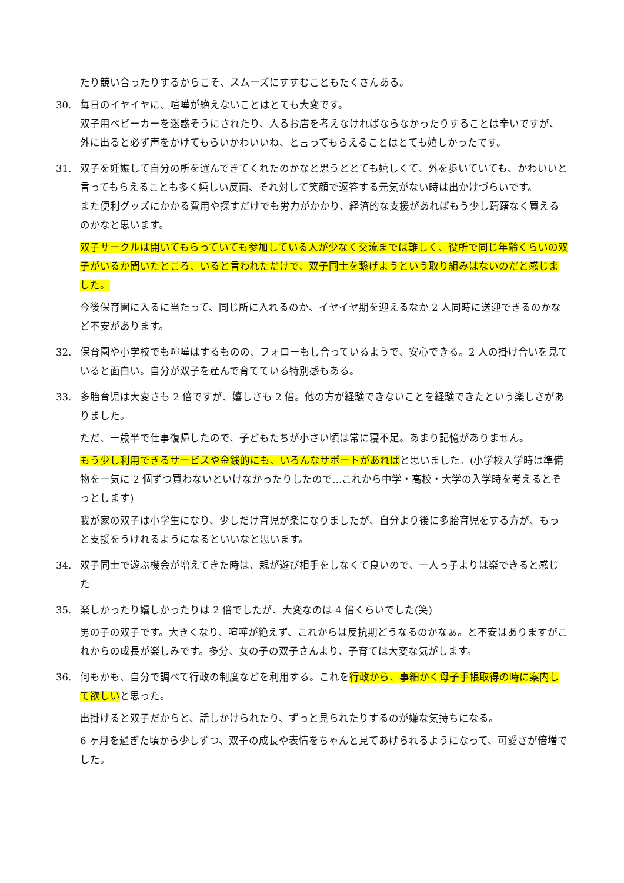たり競い合ったりするからこそ、スムーズにすすむこともたくさんある。
30. 毎日のイヤイヤに、喧嘩が絶えないことはとても大変です。
双子用ベビーカーを迷惑そうにされたり、入るお店を考えなければならなかったりすることは辛いですが、外に出ると必ず声をかけてもらいかわいいね、と言ってもらえることはとても嬉しかったです。
31. 双子を妊娠して自分の所を選んできてくれたのかなと思うととても嬉しくて、外を歩いていても、かわいいと言ってもらえることも多く嬉しい反面、それ対して笑顔で返答する元気がない時は出かけづらいです。
また便利グッズにかかる費用や探すだけでも労力がかかり、経済的な支援があればもう少し躊躇なく買えるのかなと思います。
双子サークルは開いてもらっていても参加している人が少なく交流までは難しく、役所で同じ年齢くらいの双子がいるか聞いたところ、いると言われただけで、双子同士を繋げようという取り組みはないのだと感じました。
今後保育園に入るに当たって、同じ所に入れるのか、イヤイヤ期を迎えるなか 2 人同時に送迎できるのかなど不安があります。
32. 保育園や小学校でも喧嘩はするものの、フォローもし合っているようで、安心できる。2 人の掛け合いを見ていると面白い。自分が双子を産んで育てている特別感もある。
33. 多胎育児は大変さも 2 倍ですが、嬉しさも 2 倍。他の方が経験できないことを経験できたという楽しさがありました。
ただ、一歳半で仕事復帰したので、子どもたちが小さい頃は常に寝不足。あまり記憶がありません。
もう少し利用できるサービスや金銭的にも、いろんなサポートがあればと思いました。(小学校入学時は準備物を一気に 2 個ずつ買わないといけなかったりしたので…これから中学・高校・大学の入学時を考えるとぞっとします)
我が家の双子は小学生になり、少しだけ育児が楽になりましたが、自分より後に多胎育児をする方が、もっと支援をうけれるようになるといいなと思います。
34. 双子同士で遊ぶ機会が増えてきた時は、親が遊び相手をしなくて良いので、一人っ子よりは楽できると感じた
35. 楽しかったり嬉しかったりは 2 倍でしたが、大変なのは 4 倍くらいでした(笑)
男の子の双子です。大きくなり、喧嘩が絶えず、これからは反抗期どうなるのかなぁ。と不安はありますがこれからの成長が楽しみです。多分、女の子の双子さんより、子育ては大変な気がします。
36. 何もかも、自分で調べて行政の制度などを利用する。これを行政から、事細かく母子手帳取得の時に案内して欲しいと思った。
出掛けると双子だからと、話しかけられたり、ずっと見られたりするのが嫌な気持ちになる。
6 ヶ月を過ぎた頃から少しずつ、双子の成長や表情をちゃんと見てあげられるようになって、可愛さが倍増でした。